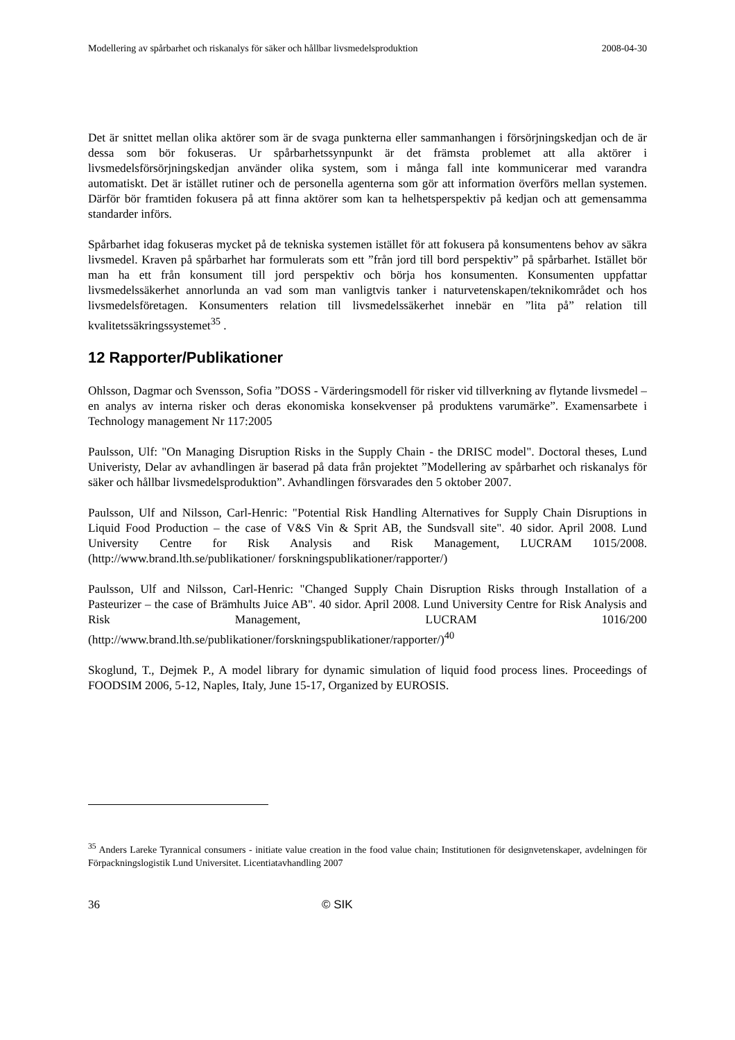Modellering av spårbarhet och riskanalys för säker och hållbar livsmedelsproduktion 2008-04-30
Det är snittet mellan olika aktörer som är de svaga punkterna eller sammanhangen i försörjningskedjan och de är dessa som bör fokuseras. Ur spårbarhetssynpunkt är det främsta problemet att alla aktörer i livsmedelsförsörjningskedjan använder olika system, som i många fall inte kommunicerar med varandra automatiskt. Det är istället rutiner och de personella agenterna som gör att information överförs mellan systemen. Därför bör framtiden fokusera på att finna aktörer som kan ta helhetsperspektiv på kedjan och att gemensamma standarder införs.
Spårbarhet idag fokuseras mycket på de tekniska systemen istället för att fokusera på konsumentens behov av säkra livsmedel. Kraven på spårbarhet har formulerats som ett ”från jord till bord perspektiv” på spårbarhet. Istället bör man ha ett från konsument till jord perspektiv och börja hos konsumenten. Konsumenten uppfattar livsmedelssäkerhet annorlunda an vad som man vanligtvis tanker i naturvetenskapen/teknikområdet och hos livsmedelsföretagen. Konsumenters relation till livsmedelssäkerhet innebär en ”lita på” relation till kvalitetssäkringssystemet<sup>35</sup> .
12 Rapporter/Publikationer
Ohlsson, Dagmar och Svensson, Sofia ”DOSS - Värderingsmodell för risker vid tillverkning av flytande livsmedel – en analys av interna risker och deras ekonomiska konsekvenser på produktens varumärke”. Examensarbete i Technology management Nr 117:2005
Paulsson, Ulf: "On Managing Disruption Risks in the Supply Chain - the DRISC model". Doctoral theses, Lund Univeristy, Delar av avhandlingen är baserad på data från projektet ”Modellering av spårbarhet och riskanalys för säker och hållbar livsmedelsproduktion”. Avhandlingen försvarades den 5 oktober 2007.
Paulsson, Ulf and Nilsson, Carl-Henric: "Potential Risk Handling Alternatives for Supply Chain Disruptions in Liquid Food Production – the case of V&S Vin & Sprit AB, the Sundsvall site". 40 sidor. April 2008. Lund University Centre for Risk Analysis and Risk Management, LUCRAM 1015/2008. (http://www.brand.lth.se/publikationer/ forskningspublikationer/rapporter/)
Paulsson, Ulf and Nilsson, Carl-Henric: "Changed Supply Chain Disruption Risks through Installation of a Pasteurizer – the case of Brämhults Juice AB". 40 sidor. April 2008. Lund University Centre for Risk Analysis and Risk Management, LUCRAM 1016/200 (http://www.brand.lth.se/publikationer/forskningspublikationer/rapporter/)<sup>40</sup>
Skoglund, T., Dejmek P., A model library for dynamic simulation of liquid food process lines. Proceedings of FOODSIM 2006, 5-12, Naples, Italy, June 15-17, Organized by EUROSIS.
<sup>35</sup> Anders Lareke Tyrannical consumers - initiate value creation in the food value chain; Institutionen för designvetenskaper, avdelningen för Förpackningslogistik Lund Universitet. Licentiatavhandling 2007
36 © SIK